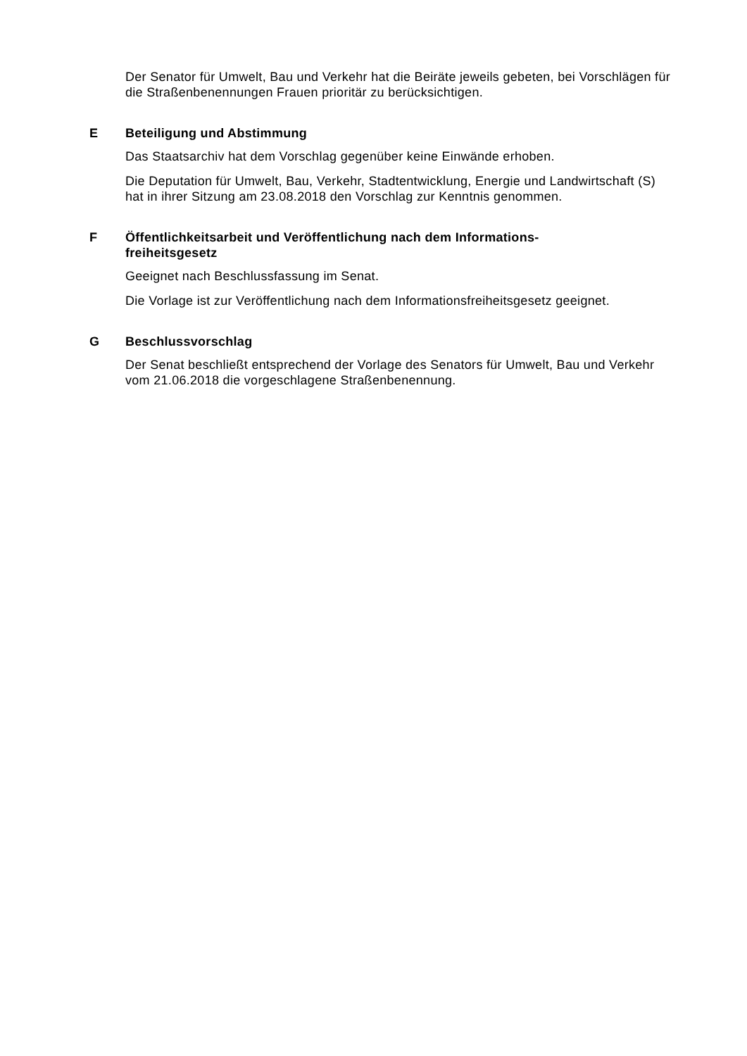Der Senator für Umwelt, Bau und Verkehr hat die Beiräte jeweils gebeten, bei Vorschlägen für die Straßenbenennungen Frauen prioritär zu berücksichtigen.
E Beteiligung und Abstimmung
Das Staatsarchiv hat dem Vorschlag gegenüber keine Einwände erhoben.
Die Deputation für Umwelt, Bau, Verkehr, Stadtentwicklung, Energie und Landwirtschaft (S) hat in ihrer Sitzung am 23.08.2018 den Vorschlag zur Kenntnis genommen.
F Öffentlichkeitsarbeit und Veröffentlichung nach dem Informations-
freiheitsgesetz
Geeignet nach Beschlussfassung im Senat.
Die Vorlage ist zur Veröffentlichung nach dem Informationsfreiheitsgesetz geeignet.
G Beschlussvorschlag
Der Senat beschließt entsprechend der Vorlage des Senators für Umwelt, Bau und Verkehr vom 21.06.2018 die vorgeschlagene Straßenbenennung.